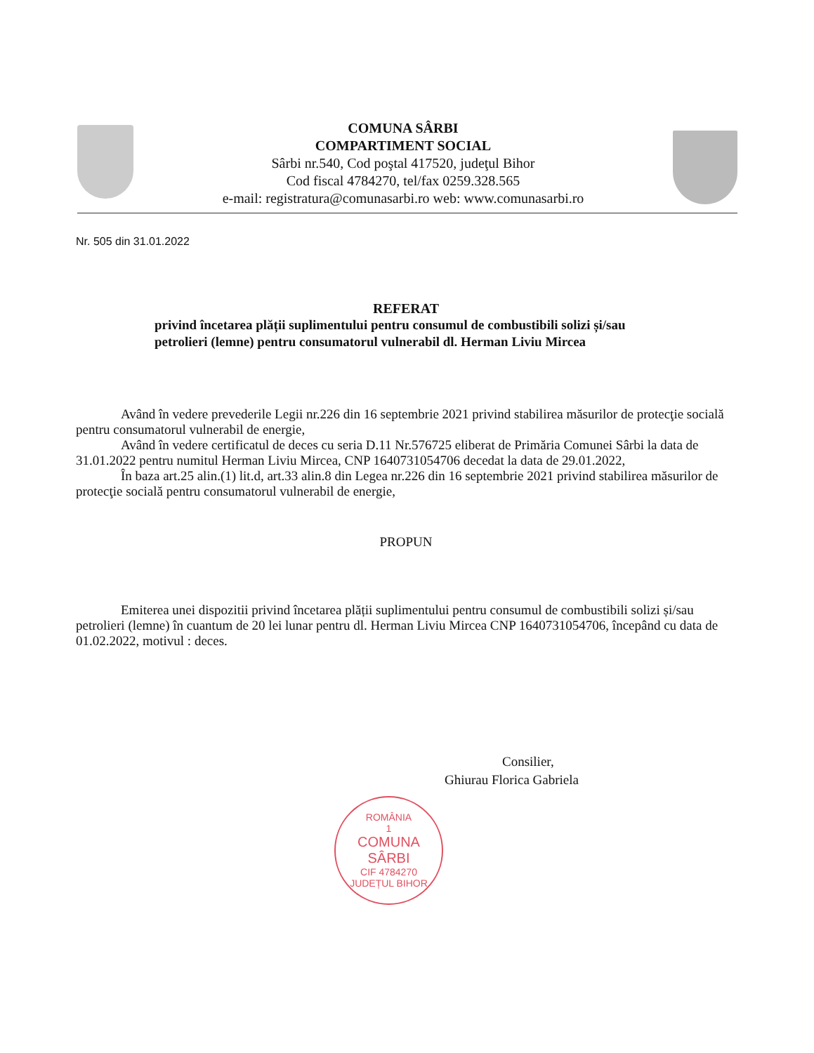COMUNA SÂRBI
COMPARTIMENT SOCIAL
Sârbi nr.540, Cod poştal 417520, judeţul Bihor
Cod fiscal 4784270, tel/fax 0259.328.565
e-mail: registratura@comunasarbi.ro web: www.comunasarbi.ro
Nr. 505 din 31.01.2022
REFERAT
privind încetarea plății suplimentului pentru consumul de combustibili solizi și/sau petrolieri (lemne) pentru consumatorul vulnerabil dl. Herman Liviu Mircea
Având în vedere prevederile Legii nr.226 din 16 septembrie 2021 privind stabilirea măsurilor de protecţie socială pentru consumatorul vulnerabil de energie,
Având în vedere certificatul de deces cu seria D.11 Nr.576725 eliberat de Primăria Comunei Sârbi la data de 31.01.2022 pentru numitul Herman Liviu Mircea, CNP 1640731054706 decedat la data de 29.01.2022,
În baza art.25 alin.(1) lit.d, art.33 alin.8 din Legea nr.226 din 16 septembrie 2021 privind stabilirea măsurilor de protecţie socială pentru consumatorul vulnerabil de energie,
PROPUN
Emiterea unei dispozitii privind încetarea plății suplimentului pentru consumul de combustibili solizi și/sau petrolieri (lemne) în cuantum de 20 lei lunar pentru dl. Herman Liviu Mircea CNP 1640731054706, începând cu data de 01.02.2022, motivul : deces.
Consilier,
Ghiurau Florica Gabriela
ROMÂNIA
1
COMUNA
SÂRBI
CIF 4784270
JUDEȚUL BIHOR